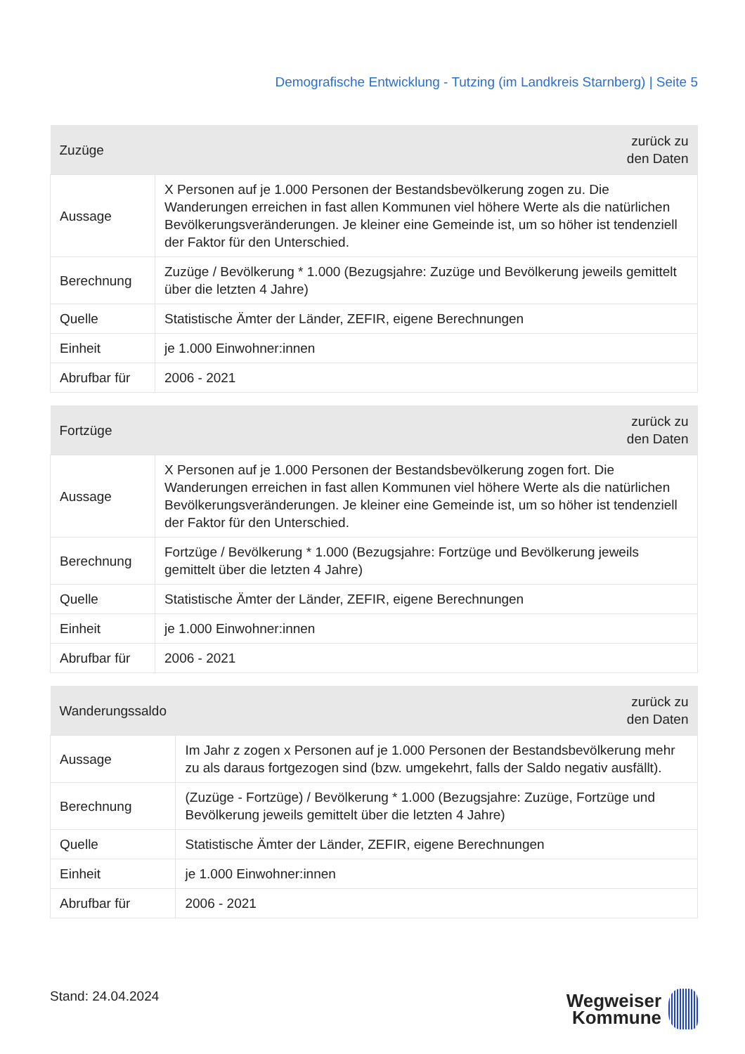Demografische Entwicklung - Tutzing (im Landkreis Starnberg) | Seite 5
| Zuzüge | zurück zu den Daten |
| --- | --- |
| Aussage | X Personen auf je 1.000 Personen der Bestandsbevölkerung zogen zu. Die Wanderungen erreichen in fast allen Kommunen viel höhere Werte als die natürlichen Bevölkerungsveränderungen. Je kleiner eine Gemeinde ist, um so höher ist tendenziell der Faktor für den Unterschied. |
| Berechnung | Zuzüge / Bevölkerung * 1.000 (Bezugsjahre: Zuzüge und Bevölkerung jeweils gemittelt über die letzten 4 Jahre) |
| Quelle | Statistische Ämter der Länder, ZEFIR, eigene Berechnungen |
| Einheit | je 1.000 Einwohner:innen |
| Abrufbar für | 2006 - 2021 |
| Fortzüge | zurück zu den Daten |
| --- | --- |
| Aussage | X Personen auf je 1.000 Personen der Bestandsbevölkerung zogen fort. Die Wanderungen erreichen in fast allen Kommunen viel höhere Werte als die natürlichen Bevölkerungsveränderungen. Je kleiner eine Gemeinde ist, um so höher ist tendenziell der Faktor für den Unterschied. |
| Berechnung | Fortzüge / Bevölkerung * 1.000 (Bezugsjahre: Fortzüge und Bevölkerung jeweils gemittelt über die letzten 4 Jahre) |
| Quelle | Statistische Ämter der Länder, ZEFIR, eigene Berechnungen |
| Einheit | je 1.000 Einwohner:innen |
| Abrufbar für | 2006 - 2021 |
| Wanderungssaldo | zurück zu den Daten |
| --- | --- |
| Aussage | Im Jahr z zogen x Personen auf je 1.000 Personen der Bestandsbevölkerung mehr zu als daraus fortgezogen sind (bzw. umgekehrt, falls der Saldo negativ ausfällt). |
| Berechnung | (Zuzüge - Fortzüge) / Bevölkerung * 1.000 (Bezugsjahre: Zuzüge, Fortzüge und Bevölkerung jeweils gemittelt über die letzten 4 Jahre) |
| Quelle | Statistische Ämter der Länder, ZEFIR, eigene Berechnungen |
| Einheit | je 1.000 Einwohner:innen |
| Abrufbar für | 2006 - 2021 |
Stand: 24.04.2024
Wegweiser
Kommune